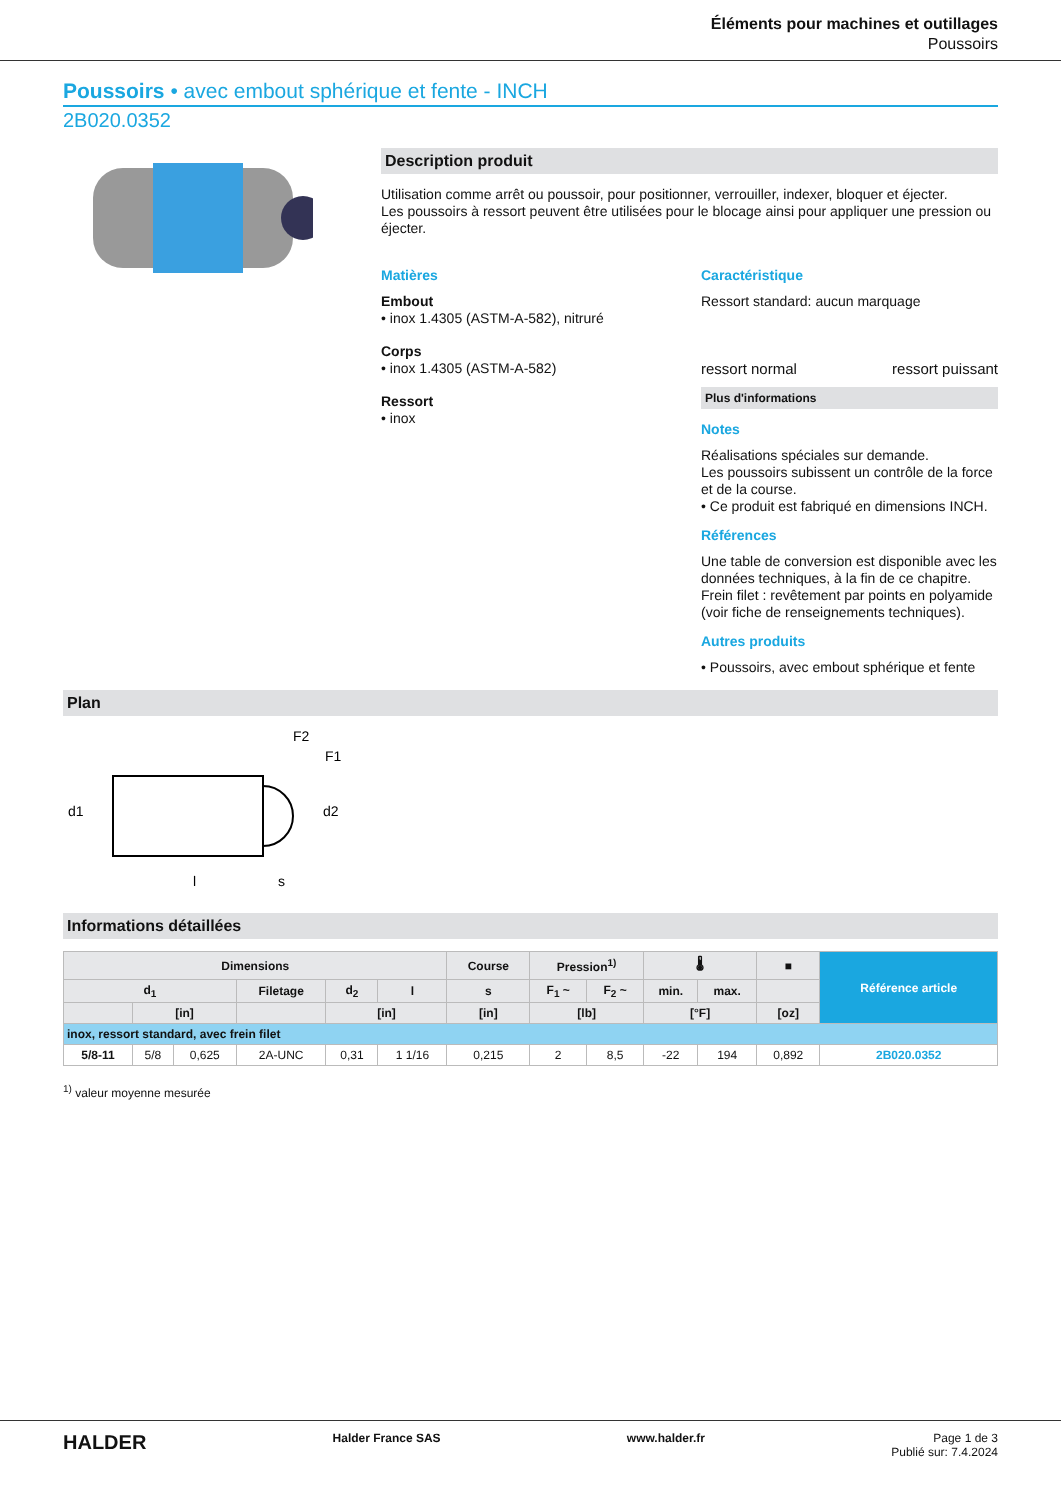Éléments pour machines et outillages
Poussoirs
Poussoirs • avec embout sphérique et fente - INCH
2B020.0352
Description produit
Utilisation comme arrêt ou poussoir, pour positionner, verrouiller, indexer, bloquer et éjecter.
Les poussoirs à ressort peuvent être utilisées pour le blocage ainsi pour appliquer une pression ou éjecter.
Matières
Embout
• inox 1.4305 (ASTM-A-582), nitruré
Corps
• inox 1.4305 (ASTM-A-582)
Ressort
• inox
Caractéristique
Ressort standard: aucun marquage
ressort normal ressort puissant
Plus d'informations
Notes
Réalisations spéciales sur demande.
Les poussoirs subissent un contrôle de la force et de la course.
• Ce produit est fabriqué en dimensions INCH.
Références
Une table de conversion est disponible avec les données techniques, à la fin de ce chapitre.
Frein filet : revêtement par points en polyamide (voir fiche de renseignements techniques).
Autres produits
• Poussoirs, avec embout sphérique et fente
Plan
F2
F1
d1
d2
l
s
Informations détaillées
| Dimensions | | | | | | Course | Pression<sup>1)</sup> | | 🌡 | | ■ | Référence article |
| --- | --- | --- | --- | --- | --- | --- | --- | --- | --- | --- | --- | --- |
| d<sub>1</sub> | | | Filetage | d<sub>2</sub> | l | s | F<sub>1</sub> ~ | F<sub>2</sub> ~ | min. | max. | | |
| | [in] | | | [in] | | [in] | [lb] | | [°F] | | [oz] | |
| inox, ressort standard, avec frein filet | | | | | | | | | | | | |
| 5/8-11 | 5/8 | 0,625 | 2A-UNC | 0,31 | 1 1/16 | 0,215 | 2 | 8,5 | -22 | 194 | 0,892 | 2B020.0352 |
<sup>1)</sup> valeur moyenne mesurée
HALDER Halder France SAS www.halder.fr Page 1 de 3
Publié sur: 7.4.2024